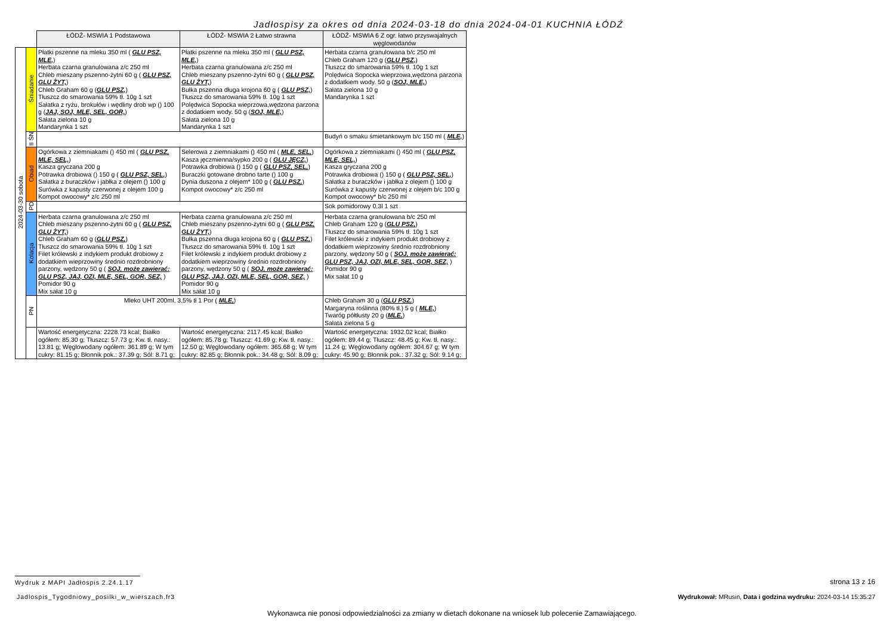Jadłospisy za okres od dnia 2024-03-18 do dnia 2024-04-01 KUCHNIA ŁÓDŹ
| | | ŁÓDŹ- MSWIA 1 Podstawowa | ŁÓDŹ- MSWIA 2 Łatwo strawna | ŁÓDŹ- MSWIA 6 Z ogr. łatwo przyswajalnych węglowodanów |
| 2024-03-30 sobota | Śniadanie | Płatki pszenne na mleku 350 ml ( GLU PSZ, MLE, ) Herbata czarna granulowana z/c 250 ml Chleb mieszany pszenno-żytni 60 g ( GLU PSZ, GLU ŻYT, ) Chleb Graham 60 g ( GLU PSZ, ) Tłuszcz do smarowania 59% tł. 10g 1 szt Sałatka z ryżu, brokułów i wędliny drob wp () 100 g ( JAJ, SOJ, MLE, SEL, GOR, ) Sałata zielona 10 g Mandarynka 1 szt | Płatki pszenne na mleku 350 ml ( GLU PSZ, MLE, ) Herbata czarna granulowana z/c 250 ml Chleb mieszany pszenno-żytni 60 g ( GLU PSZ, GLU ŻYT, ) Bułka pszenna długa krojona 60 g ( GLU PSZ, ) Tłuszcz do smarowania 59% tł. 10g 1 szt Polędwica Sopocka wieprzowa,wędzona parzona z dodatkiem wody. 50 g ( SOJ, MLE, ) Sałata zielona 10 g Mandarynka 1 szt | Herbata czarna granulowana b/c 250 ml Chleb Graham 120 g ( GLU PSZ, ) Tłuszcz do smarowania 59% tł. 10g 1 szt Polędwica Sopocka wieprzowa,wędzona parzona z dodatkiem wody. 50 g ( SOJ, MLE, ) Sałata zielona 10 g Mandarynka 1 szt |
| | II ŚN | | | Budyń o smaku śmietankowym b/c 150 ml ( MLE, ) |
| | Obiad | Ogórkowa z ziemniakami () 450 ml ( GLU PSZ, MLE, SEL, ) Kasza gryczana 200 g Potrawka drobiowa () 150 g ( GLU PSZ, SEL, ) Sałatka z buraczków i jabłka z olejem () 100 g Surówka z kapusty czerwonej z olejem 100 g Kompot owocowy* z/c 250 ml | Selerowa z ziemniakami () 450 ml ( MLE, SEL, ) Kasza jęczmienna/sypko 200 g ( GLU JĘCZ, ) Potrawka drobiowa () 150 g ( GLU PSZ, SEL, ) Buraczki gotowane drobno tarte () 100 g Dynia duszona z olejem* 100 g ( GLU PSZ, ) Kompot owocowy* z/c 250 ml | Ogórkowa z ziemniakami () 450 ml ( GLU PSZ, MLE, SEL, ) Kasza gryczana 200 g Potrawka drobiowa () 150 g ( GLU PSZ, SEL, ) Sałatka z buraczków i jabłka z olejem () 100 g Surówka z kapusty czerwonej z olejem b/c 100 g Kompot owocowy* b/c 250 ml |
| | PD | | | Sok pomidorowy 0,3l 1 szt |
| | Kolacja | Herbata czarna granulowana z/c 250 ml Chleb mieszany pszenno-żytni 60 g ( GLU PSZ, GLU ŻYT, ) Chleb Graham 60 g ( GLU PSZ, ) Tłuszcz do smarowania 59% tł. 10g 1 szt Filet królewski z indykiem produkt drobiowy z dodatkiem wieprzowiny średnio rozdrobniony parzony, wędzony 50 g ( SOJ, może zawierać: GLU PSZ, JAJ, OZI, MLE, SEL, GOR, SEZ, ) Pomidor 90 g Mix sałat 10 g | Herbata czarna granulowana z/c 250 ml Chleb mieszany pszenno-żytni 60 g ( GLU PSZ, GLU ŻYT, ) Bułka pszenna długa krojona 60 g ( GLU PSZ, ) Tłuszcz do smarowania 59% tł. 10g 1 szt Filet królewski z indykiem produkt drobiowy z dodatkiem wieprzowiny średnio rozdrobniony parzony, wędzony 50 g ( SOJ, może zawierać: GLU PSZ, JAJ, OZI, MLE, SEL, GOR, SEZ, ) Pomidor 90 g Mix sałat 10 g | Herbata czarna granulowana b/c 250 ml Chleb Graham 120 g ( GLU PSZ, ) Tłuszcz do smarowania 59% tł. 10g 1 szt Filet królewski z indykiem produkt drobiowy z dodatkiem wieprzowiny średnio rozdrobniony parzony, wędzony 50 g ( SOJ, może zawierać: GLU PSZ, JAJ, OZI, MLE, SEL, GOR, SEZ, ) Pomidor 90 g Mix sałat 10 g |
| | PN | Mleko UHT 200ml, 3,5% tł 1 Por ( MLE, ) | | Chleb Graham 30 g ( GLU PSZ, ) Margaryna roślinna (80% tł.) 5 g ( MLE, ) Twaróg półtłusty 20 g ( MLE, ) Sałata zielona 5 g |
| | | Wartość energetyczna: 2228.73 kcal; Białko ogółem: 85.30 g; Tłuszcz: 57.73 g; Kw. tł. nasy.: 13.81 g; Węglowodany ogółem: 361.89 g; W tym cukry: 81.15 g; Błonnik pok.: 37.39 g; Sól: 8.71 g; | Wartość energetyczna: 2117.45 kcal; Białko ogółem: 85.78 g; Tłuszcz: 41.69 g; Kw. tł. nasy.: 12.50 g; Węglowodany ogółem: 365.68 g; W tym cukry: 82.85 g; Błonnik pok.: 34.48 g; Sól: 8.09 g; | Wartość energetyczna: 1932.02 kcal; Białko ogółem: 89.44 g; Tłuszcz: 48.45 g; Kw. tł. nasy.: 11.24 g; Węglowodany ogółem: 304.67 g; W tym cukry: 45.90 g; Błonnik pok.: 37.32 g; Sól: 9.14 g; |
Wydruk z MAPI Jadłospis 2.24.1.17
strona 13 z 16
Jadlospis_Tygodniowy_posilki_w_wierszach.fr3
Wydrukował: MRusin, Data i godzina wydruku: 2024-03-14 15:35:27
Wykonawca nie ponosi odpowiedzialności za zmiany w dietach dokonane na wniosek lub polecenie Zamawiającego.